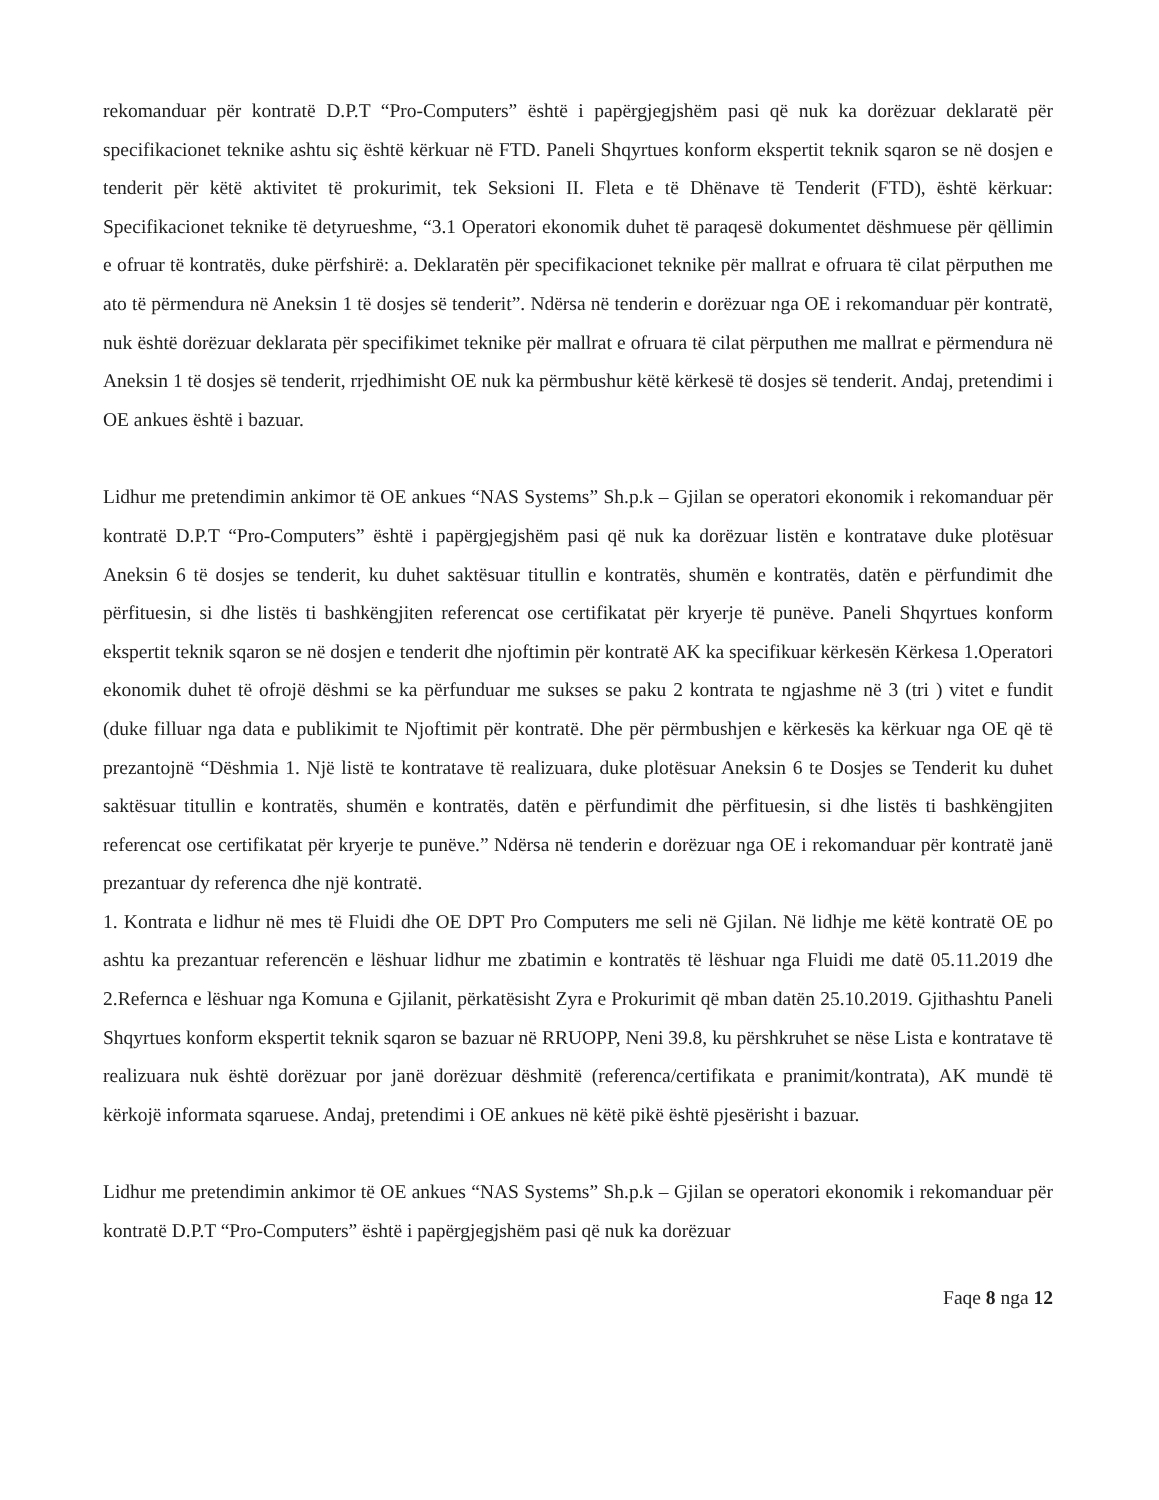rekomanduar për kontratë D.P.T “Pro-Computers” është i papërgjegjshëm pasi që nuk ka dorëzuar deklaratë për specifikacionet teknike ashtu siç është kërkuar në FTD. Paneli Shqyrtues konform ekspertit teknik sqaron se në dosjen e tenderit për këtë aktivitet të prokurimit, tek Seksioni II. Fleta e të Dhënave të Tenderit (FTD), është kërkuar: Specifikacionet teknike të detyrueshme, “3.1 Operatori ekonomik duhet të paraqesë dokumentet dëshmuese për qëllimin e ofruar të kontratës, duke përfshirë: a. Deklaratën për specifikacionet teknike për mallrat e ofruara të cilat përputhen me ato të përmendura në Aneksin 1 të dosjes së tenderit”. Ndërsa në tenderin e dorëzuar nga OE i rekomanduar për kontratë, nuk është dorëzuar deklarata për specifikimet teknike për mallrat e ofruara të cilat përputhen me mallrat e përmendura në Aneksin 1 të dosjes së tenderit, rrjedhimisht OE nuk ka përmbushur këtë kërkesë të dosjes së tenderit. Andaj, pretendimi i OE ankues është i bazuar.
Lidhur me pretendimin ankimor të OE ankues “NAS Systems” Sh.p.k – Gjilan se operatori ekonomik i rekomanduar për kontratë D.P.T “Pro-Computers” është i papërgjegjshëm pasi që nuk ka dorëzuar listën e kontratave duke plotësuar Aneksin 6 të dosjes se tenderit, ku duhet saktësuar titullin e kontratës, shumën e kontratës, datën e përfundimit dhe përfituesin, si dhe listës ti bashkëngjiten referencat ose certifikatat për kryerje të punëve. Paneli Shqyrtues konform ekspertit teknik sqaron se në dosjen e tenderit dhe njoftimin për kontratë AK ka specifikuar kërkesën Kërkesa 1.Operatori ekonomik duhet të ofrojë dëshmi se ka përfunduar me sukses se paku 2 kontrata te ngjashme në 3 (tri ) vitet e fundit (duke filluar nga data e publikimit te Njoftimit për kontratë. Dhe për përmbushjen e kërkesës ka kërkuar nga OE që të prezantojnë “Dëshmia 1. Një listë te kontratave të realizuara, duke plotësuar Aneksin 6 te Dosjes se Tenderit ku duhet saktësuar titullin e kontratës, shumën e kontratës, datën e përfundimit dhe përfituesin, si dhe listës ti bashkëngjiten referencat ose certifikatat për kryerje te punëve.” Ndërsa në tenderin e dorëzuar nga OE i rekomanduar për kontratë janë prezantuar dy referenca dhe një kontratë.
1. Kontrata e lidhur në mes të Fluidi dhe OE DPT Pro Computers me seli në Gjilan. Në lidhje me këtë kontratë OE po ashtu ka prezantuar referencën e lëshuar lidhur me zbatimin e kontratës të lëshuar nga Fluidi me datë 05.11.2019 dhe 2.Refernca e lëshuar nga Komuna e Gjilanit, përkatësisht Zyra e Prokurimit që mban datën 25.10.2019. Gjithashtu Paneli Shqyrtues konform ekspertit teknik sqaron se bazuar në RRUOPP, Neni 39.8, ku përshkruhet se nëse Lista e kontratave të realizuara nuk është dorëzuar por janë dorëzuar dëshmitë (referenca/certifikata e pranimit/kontrata), AK mundë të kërkojë informata sqaruese. Andaj, pretendimi i OE ankues në këtë pikë është pjesërisht i bazuar.
Lidhur me pretendimin ankimor të OE ankues “NAS Systems” Sh.p.k – Gjilan se operatori ekonomik i rekomanduar për kontratë D.P.T “Pro-Computers” është i papërgjegjshëm pasi që nuk ka dorëzuar
Faqe 8 nga 12